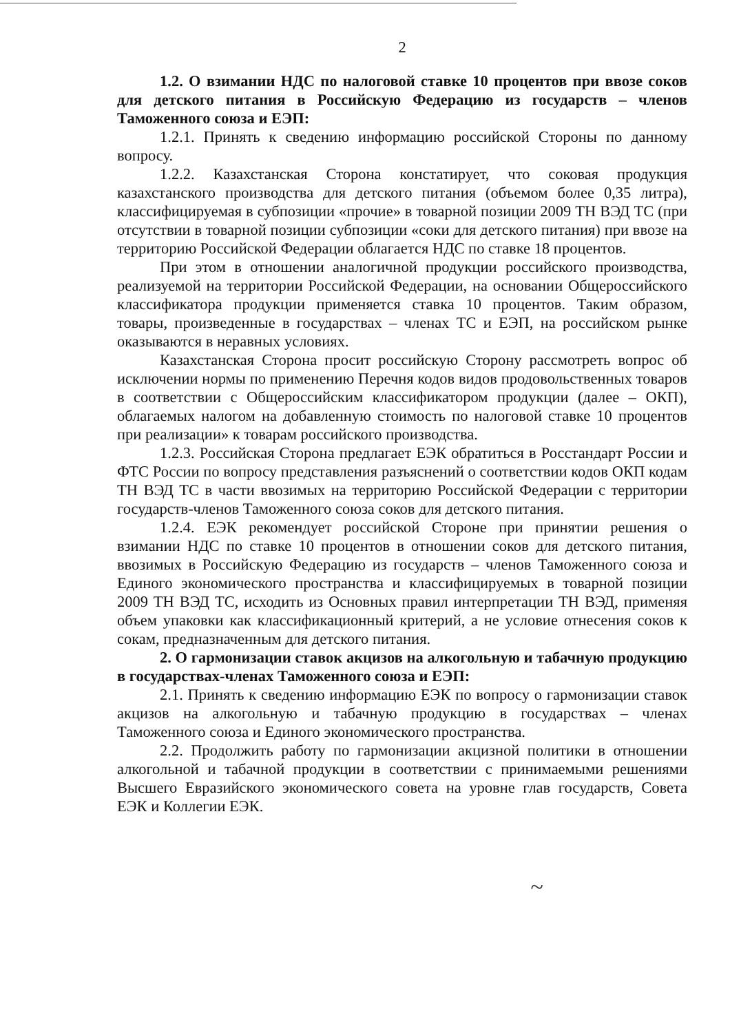2
1.2. О взимании НДС по налоговой ставке 10 процентов при ввозе соков для детского питания в Российскую Федерацию из государств – членов Таможенного союза и ЕЭП:
1.2.1. Принять к сведению информацию российской Стороны по данному вопросу.
1.2.2. Казахстанская Сторона констатирует, что соковая продукция казахстанского производства для детского питания (объемом более 0,35 литра), классифицируемая в субпозиции «прочие» в товарной позиции 2009 ТН ВЭД ТС (при отсутствии в товарной позиции субпозиции «соки для детского питания) при ввозе на территорию Российской Федерации облагается НДС по ставке 18 процентов.
При этом в отношении аналогичной продукции российского производства, реализуемой на территории Российской Федерации, на основании Общероссийского классификатора продукции применяется ставка 10 процентов. Таким образом, товары, произведенные в государствах – членах ТС и ЕЭП, на российском рынке оказываются в неравных условиях.
Казахстанская Сторона просит российскую Сторону рассмотреть вопрос об исключении нормы по применению Перечня кодов видов продовольственных товаров в соответствии с Общероссийским классификатором продукции (далее – ОКП), облагаемых налогом на добавленную стоимость по налоговой ставке 10 процентов при реализации» к товарам российского производства.
1.2.3. Российская Сторона предлагает ЕЭК обратиться в Росстандарт России и ФТС России по вопросу представления разъяснений о соответствии кодов ОКП кодам ТН ВЭД ТС в части ввозимых на территорию Российской Федерации с территории государств-членов Таможенного союза соков для детского питания.
1.2.4. ЕЭК рекомендует российской Стороне при принятии решения о взимании НДС по ставке 10 процентов в отношении соков для детского питания, ввозимых в Российскую Федерацию из государств – членов Таможенного союза и Единого экономического пространства и классифицируемых в товарной позиции 2009 ТН ВЭД ТС, исходить из Основных правил интерпретации ТН ВЭД, применяя объем упаковки как классификационный критерий, а не условие отнесения соков к сокам, предназначенным для детского питания.
2. О гармонизации ставок акцизов на алкогольную и табачную продукцию в государствах-членах Таможенного союза и ЕЭП:
2.1. Принять к сведению информацию ЕЭК по вопросу о гармонизации ставок акцизов на алкогольную и табачную продукцию в государствах – членах Таможенного союза и Единого экономического пространства.
2.2. Продолжить работу по гармонизации акцизной политики в отношении алкогольной и табачной продукции в соответствии с принимаемыми решениями Высшего Евразийского экономического совета на уровне глав государств, Совета ЕЭК и Коллегии ЕЭК.
~